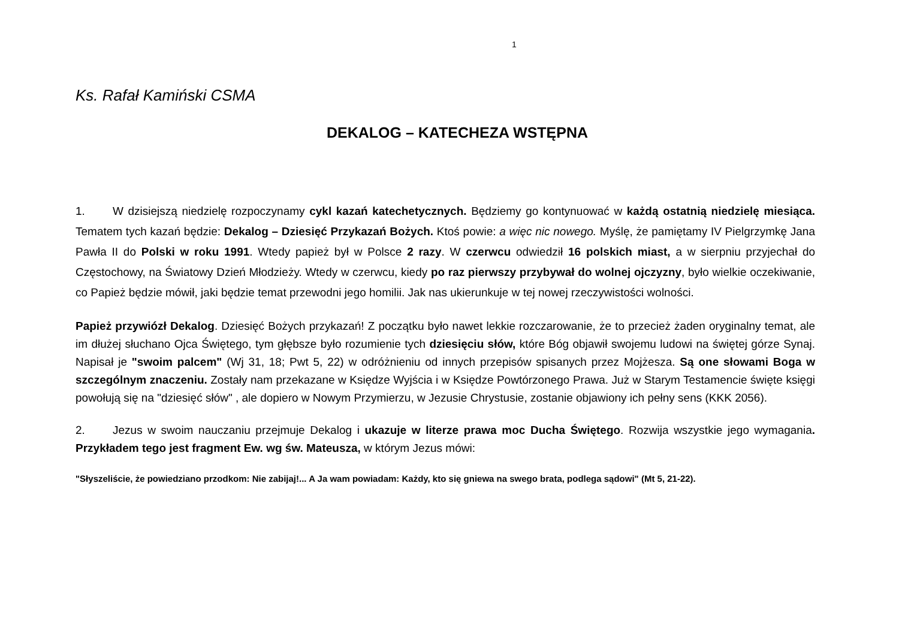1
Ks. Rafał Kamiński CSMA
DEKALOG – KATECHEZA WSTĘPNA
1. W dzisiejszą niedzielę rozpoczynamy cykl kazań katechetycznych. Będziemy go kontynuować w każdą ostatnią niedzielę miesiąca. Tematem tych kazań będzie: Dekalog – Dziesięć Przykazań Bożych. Ktoś powie: a więc nic nowego. Myślę, że pamiętamy IV Pielgrzymkę Jana Pawła II do Polski w roku 1991. Wtedy papież był w Polsce 2 razy. W czerwcu odwiedził 16 polskich miast, a w sierpniu przyjechał do Częstochowy, na Światowy Dzień Młodzieży. Wtedy w czerwcu, kiedy po raz pierwszy przybywał do wolnej ojczyzny, było wielkie oczekiwanie, co Papież będzie mówił, jaki będzie temat przewodni jego homilii. Jak nas ukierunkuje w tej nowej rzeczywistości wolności.
Papież przywiózł Dekalog. Dziesięć Bożych przykazań! Z początku było nawet lekkie rozczarowanie, że to przecież żaden oryginalny temat, ale im dłużej słuchano Ojca Świętego, tym głębsze było rozumienie tych dziesięciu słów, które Bóg objawił swojemu ludowi na świętej górze Synaj. Napisał je "swoim palcem" (Wj 31, 18; Pwt 5, 22) w odróżnieniu od innych przepisów spisanych przez Mojżesza. Są one słowami Boga w szczególnym znaczeniu. Zostały nam przekazane w Księdze Wyjścia i w Księdze Powtórzonego Prawa. Już w Starym Testamencie święte księgi powołują się na "dziesięć słów" , ale dopiero w Nowym Przymierzu, w Jezusie Chrystusie, zostanie objawiony ich pełny sens (KKK 2056).
2. Jezus w swoim nauczaniu przejmuje Dekalog i ukazuje w literze prawa moc Ducha Świętego. Rozwija wszystkie jego wymagania. Przykładem tego jest fragment Ew. wg św. Mateusza, w którym Jezus mówi:
"Słyszeliście, że powiedziano przodkom: Nie zabijaj!... A Ja wam powiadam: Każdy, kto się gniewa na swego brata, podlega sądowi" (Mt 5, 21-22).